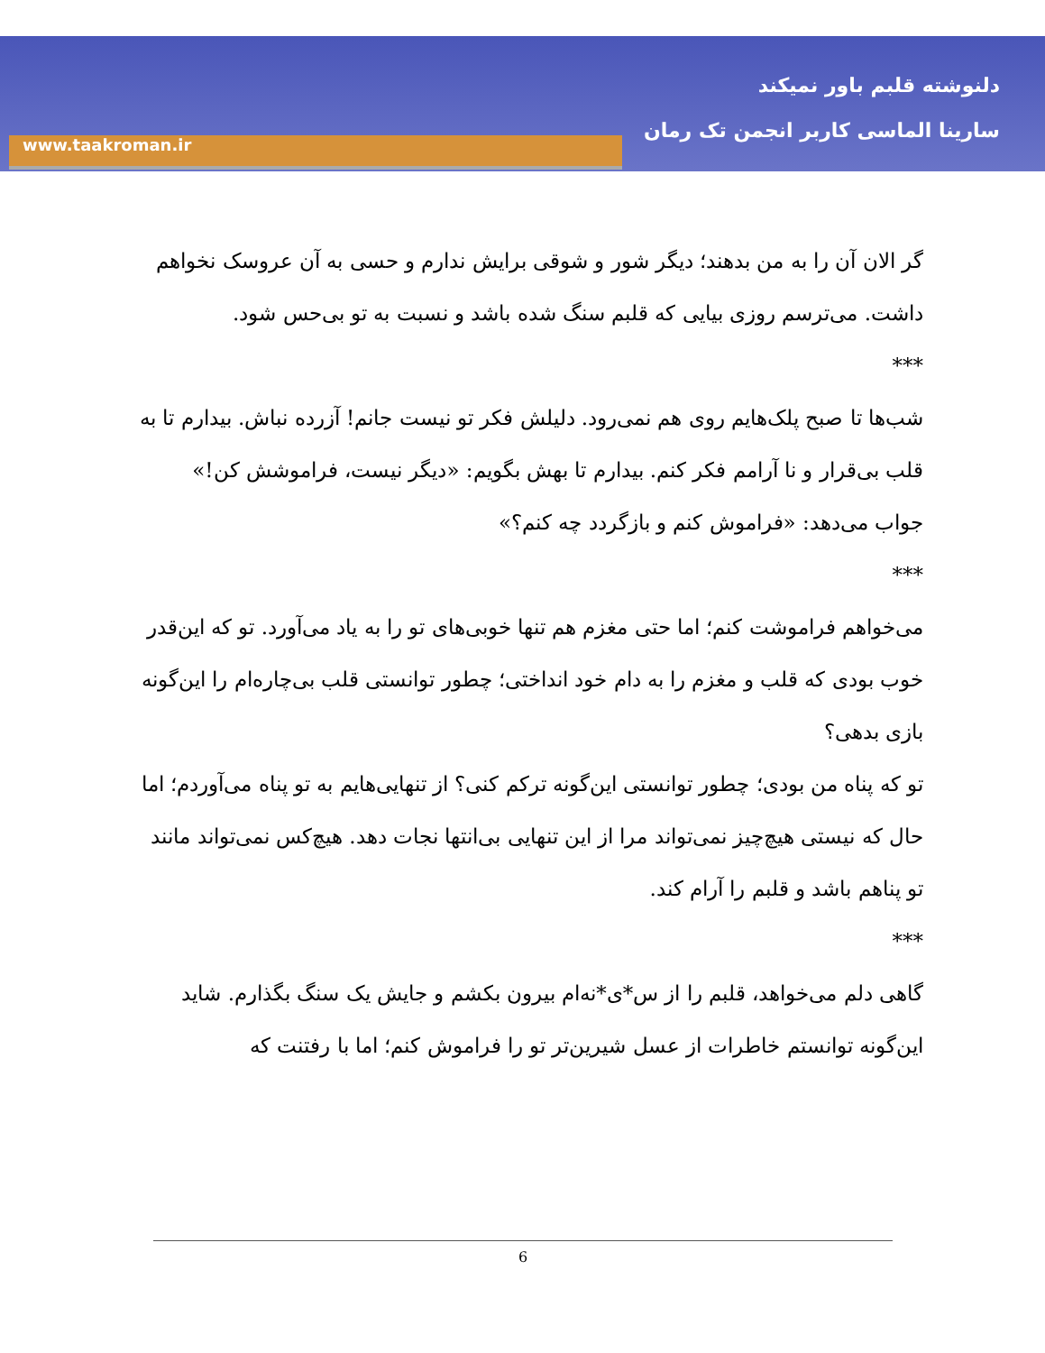دلنوشته قلبم باور نمیکند
سارینا الماسی کاربر انجمن تک رمان
www.taakroman.ir
گر الان آن را به من بدهند؛ دیگر شور و شوقی برایش ندارم و حسی به آن عروسک نخواهم داشت. می‌ترسم روزی بیایی که قلبم سنگ شده باشد و نسبت به تو بی‌حس شود.
***
شب‌ها تا صبح پلک‌هایم روی هم نمی‌رود. دلیلش فکر تو نیست جانم! آزرده نباش. بیدارم تا به قلب بی‌قرار و نا آرامم فکر کنم. بیدارم تا بهش بگویم: «دیگر نیست، فراموشش کن!»
جواب می‌دهد: «فراموش کنم و بازگردد چه کنم؟»
***
می‌خواهم فراموشت کنم؛ اما حتی مغزم هم تنها خوبی‌های تو را به یاد می‌آورد. تو که این‌قدر خوب بودی که قلب و مغزم را به دام خود انداختی؛ چطور توانستی قلب بی‌چاره‌ام را این‌گونه بازی بدهی؟
تو که پناه من بودی؛ چطور توانستی این‌گونه ترکم کنی؟ از تنهایی‌هایم به تو پناه می‌آوردم؛ اما حال که نیستی هیچ‌چیز نمی‌تواند مرا از این تنهایی بی‌انتها نجات دهد. هیچ‌کس نمی‌تواند مانند تو پناهم باشد و قلبم را آرام کند.
***
گاهی دلم می‌خواهد، قلبم را از س*ی*نه‌ام بیرون بکشم و جایش یک سنگ بگذارم. شاید این‌گونه توانستم خاطرات از عسل شیرین‌تر تو را فراموش کنم؛ اما با رفتنت که
6